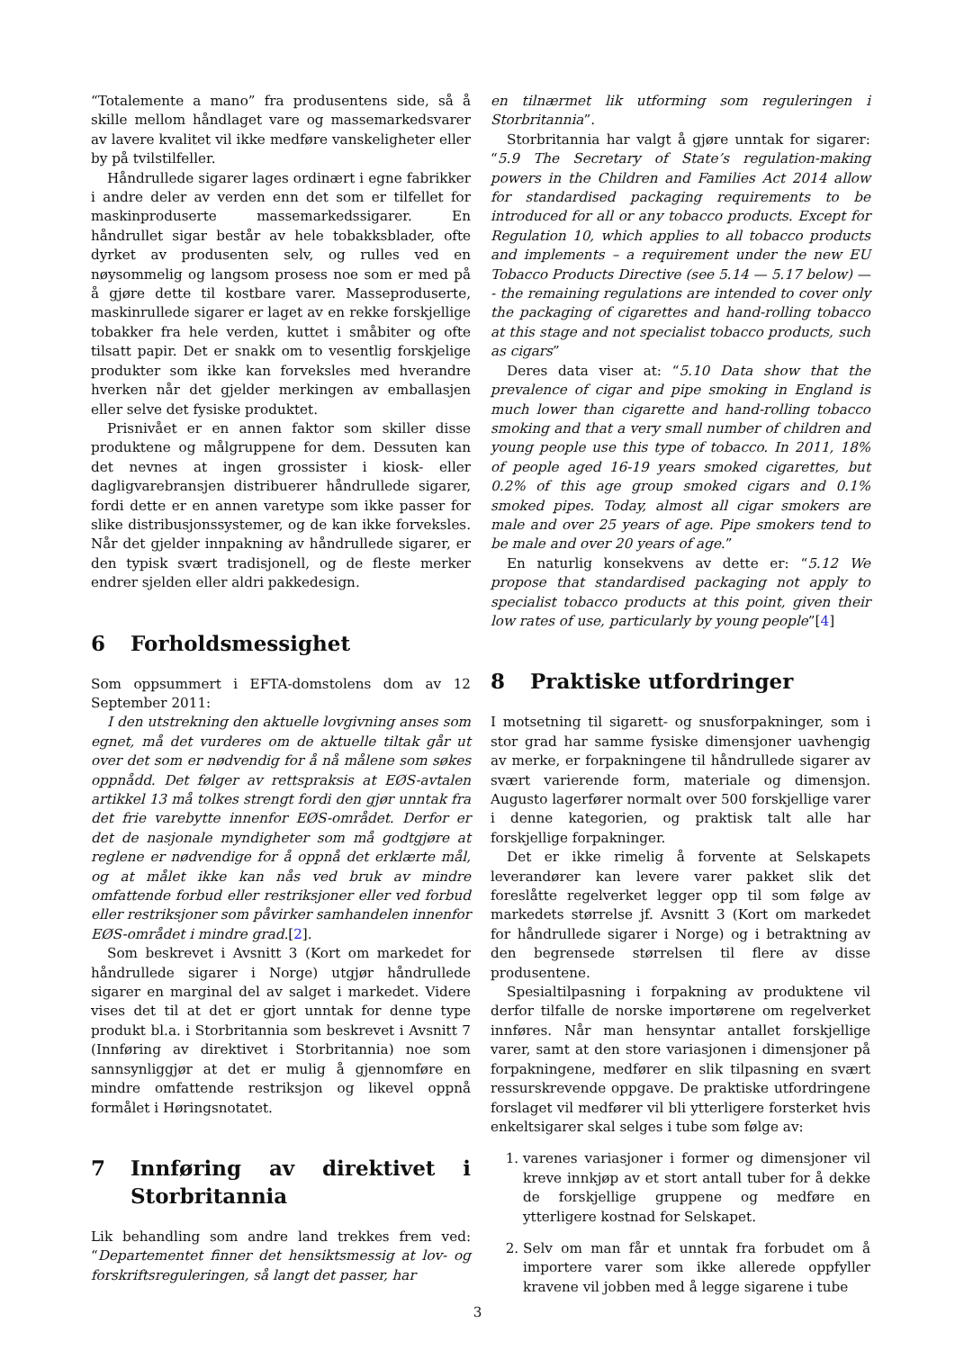“Totalemente a mano” fra produsentens side, så å skille mellom håndlaget vare og massemarkedsvarer av lavere kvalitet vil ikke medføre vanskeligheter eller by på tvilstilfeller.
Håndrullede sigarer lages ordinært i egne fabrikker i andre deler av verden enn det som er tilfellet for maskinproduserte massemarkedssigarer. En håndrullet sigar består av hele tobakksblader, ofte dyrket av produsenten selv, og rulles ved en nøysommelig og langsom prosess noe som er med på å gjøre dette til kostbare varer. Masseproduserte, maskinrullede sigarer er laget av en rekke forskjellige tobakker fra hele verden, kuttet i småbiter og ofte tilsatt papir. Det er snakk om to vesentlig forskjelige produkter som ikke kan forveksles med hverandre hverken når det gjelder merkingen av emballasjen eller selve det fysiske produktet.
Prisnivået er en annen faktor som skiller disse produktene og målgruppene for dem. Dessuten kan det nevnes at ingen grossister i kiosk- eller dagligvarebransjen distribuerer håndrullede sigarer, fordi dette er en annen varetype som ikke passer for slike distribusjonssystemer, og de kan ikke forveksles. Når det gjelder innpakning av håndrullede sigarer, er den typisk svært tradisjonell, og de fleste merker endrer sjelden eller aldri pakkedesign.
6 Forholdsmessighet
Som oppsummert i EFTA-domstolens dom av 12 September 2011:
I den utstrekning den aktuelle lovgivning anses som egnet, må det vurderes om de aktuelle tiltak går ut over det som er nødvendig for å nå målene som søkes oppnådd. Det følger av rettspraksis at EØS-avtalen artikkel 13 må tolkes strengt fordi den gjør unntak fra det frie varebytte innenfor EØS-området. Derfor er det de nasjonale myndigheter som må godtgjøre at reglene er nødvendige for å oppnå det erklærte mål, og at målet ikke kan nås ved bruk av mindre omfattende forbud eller restriksjoner eller ved forbud eller restriksjoner som påvirker samhandelen innenfor EØS-området i mindre grad.[2].
Som beskrevet i Avsnitt 3 (Kort om markedet for håndrullede sigarer i Norge) utgjør håndrullede sigarer en marginal del av salget i markedet. Videre vises det til at det er gjort unntak for denne type produkt bl.a. i Storbritannia som beskrevet i Avsnitt 7 (Innføring av direktivet i Storbritannia) noe som sannsynliggjør at det er mulig å gjennomføre en mindre omfattende restriksjon og likevel oppnå formålet i Høringsnotatet.
7 Innføring av direktivet i Storbritannia
Lik behandling som andre land trekkes frem ved: “Departementet finner det hensiktsmessig at lov- og forskriftsreguleringen, så langt det passer, har
en tilnærmet lik utforming som reguleringen i Storbritannia”.
Storbritannia har valgt å gjøre unntak for sigarer: “5.9 The Secretary of State’s regulation-making powers in the Children and Families Act 2014 allow for standardised packaging requirements to be introduced for all or any tobacco products. Except for Regulation 10, which applies to all tobacco products and implements – a requirement under the new EU Tobacco Products Directive (see 5.14 — 5.17 below) — - the remaining regulations are intended to cover only the packaging of cigarettes and hand-rolling tobacco at this stage and not specialist tobacco products, such as cigars”
Deres data viser at: “5.10 Data show that the prevalence of cigar and pipe smoking in England is much lower than cigarette and hand-rolling tobacco smoking and that a very small number of children and young people use this type of tobacco. In 2011, 18% of people aged 16-19 years smoked cigarettes, but 0.2% of this age group smoked cigars and 0.1% smoked pipes. Today, almost all cigar smokers are male and over 25 years of age. Pipe smokers tend to be male and over 20 years of age.”
En naturlig konsekvens av dette er: “5.12 We propose that standardised packaging not apply to specialist tobacco products at this point, given their low rates of use, particularly by young people”[4]
8 Praktiske utfordringer
I motsetning til sigarett- og snusforpakninger, som i stor grad har samme fysiske dimensjoner uavhengig av merke, er forpakningene til håndrullede sigarer av svært varierende form, materiale og dimensjon. Augusto lagerfører normalt over 500 forskjellige varer i denne kategorien, og praktisk talt alle har forskjellige forpakninger.
Det er ikke rimelig å forvente at Selskapets leverandører kan levere varer pakket slik det foreslåtte regelverket legger opp til som følge av markedets størrelse jf. Avsnitt 3 (Kort om markedet for håndrullede sigarer i Norge) og i betraktning av den begrensede størrelsen til flere av disse produsentene.
Spesialtilpasning i forpakning av produktene vil derfor tilfalle de norske importørene om regelverket innføres. Når man hensyntar antallet forskjellige varer, samt at den store variasjonen i dimensjoner på forpakningene, medfører en slik tilpasning en svært ressurskrevende oppgave. De praktiske utfordringene forslaget vil medfører vil bli ytterligere forsterket hvis enkeltsigarer skal selges i tube som følge av:
1. varenes variasjoner i former og dimensjoner vil kreve innkjøp av et stort antall tuber for å dekke de forskjellige gruppene og medføre en ytterligere kostnad for Selskapet.
2. Selv om man får et unntak fra forbudet om å importere varer som ikke allerede oppfyller kravene vil jobben med å legge sigarene i tube
3